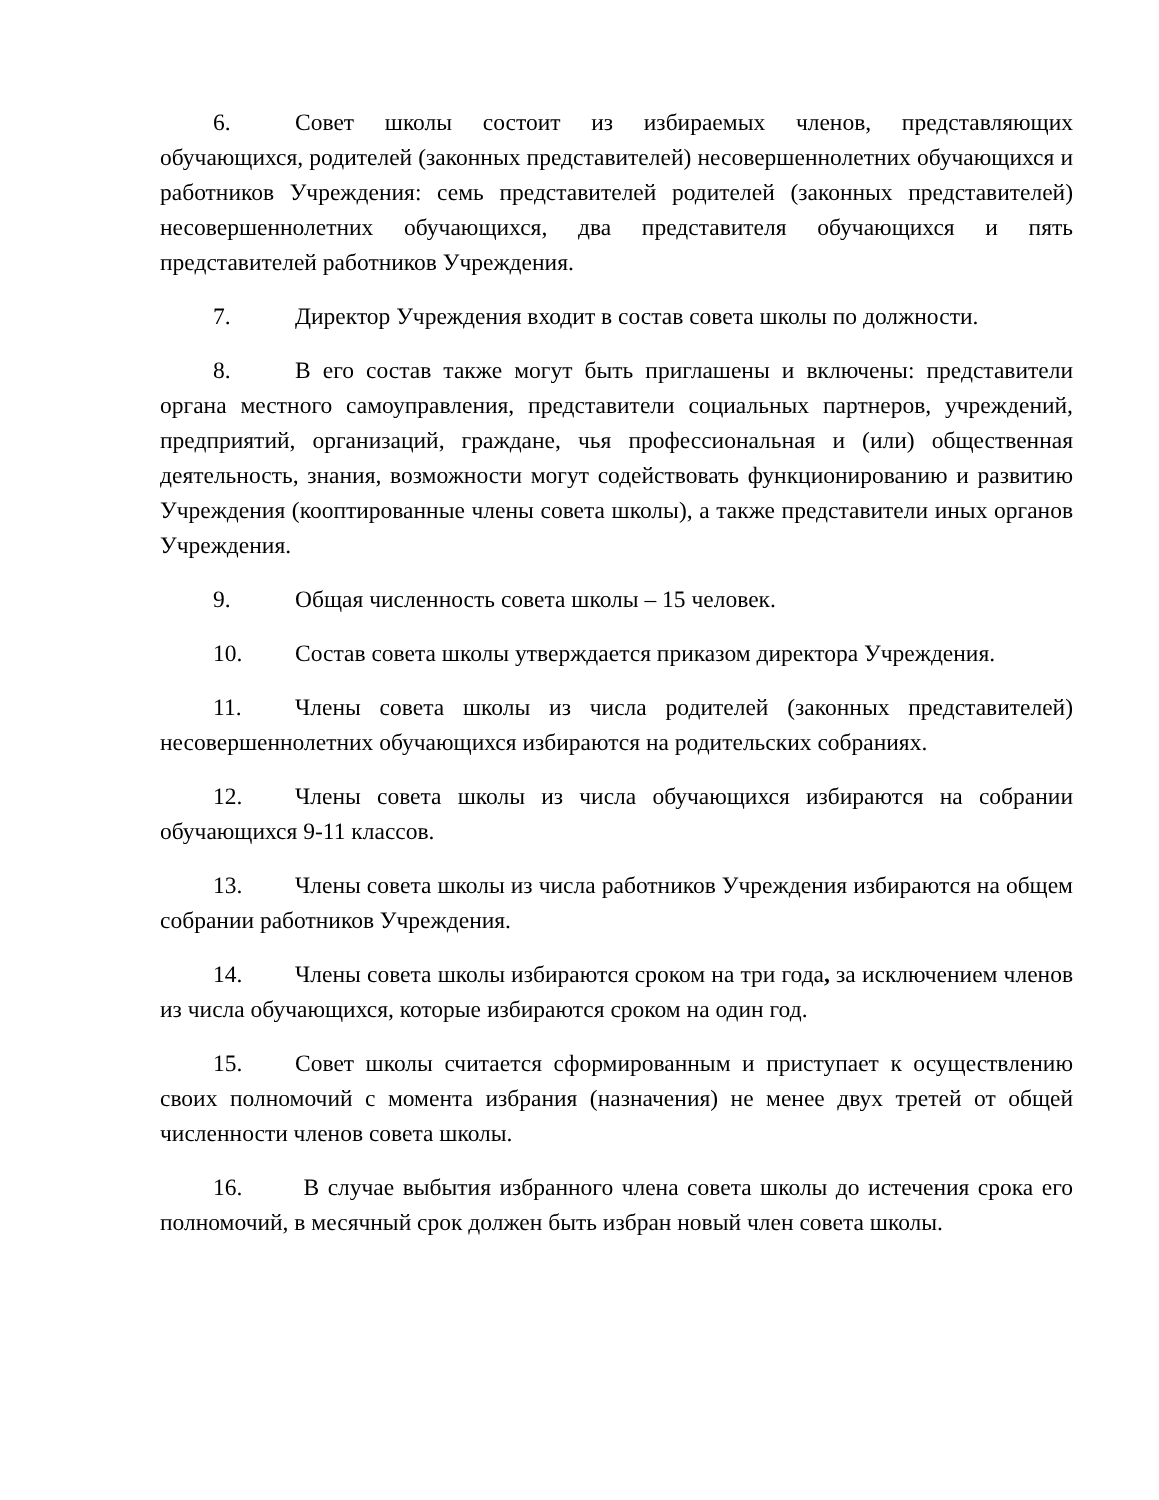6. Совет школы состоит из избираемых членов, представляющих обучающихся, родителей (законных представителей) несовершеннолетних обучающихся и работников Учреждения: семь представителей родителей (законных представителей) несовершеннолетних обучающихся, два представителя обучающихся и пять представителей работников Учреждения.
7. Директор Учреждения входит в состав совета школы по должности.
8. В его состав также могут быть приглашены и включены: представители органа местного самоуправления, представители социальных партнеров, учреждений, предприятий, организаций, граждане, чья профессиональная и (или) общественная деятельность, знания, возможности могут содействовать функционированию и развитию Учреждения (кооптированные члены совета школы), а также представители иных органов Учреждения.
9. Общая численность совета школы – 15 человек.
10. Состав совета школы утверждается приказом директора Учреждения.
11. Члены совета школы из числа родителей (законных представителей) несовершеннолетних обучающихся избираются на родительских собраниях.
12. Члены совета школы из числа обучающихся избираются на собрании обучающихся 9-11 классов.
13. Члены совета школы из числа работников Учреждения избираются на общем собрании работников Учреждения.
14. Члены совета школы избираются сроком на три года, за исключением членов из числа обучающихся, которые избираются сроком на один год.
15. Совет школы считается сформированным и приступает к осуществлению своих полномочий с момента избрания (назначения) не менее двух третей от общей численности членов совета школы.
16. В случае выбытия избранного члена совета школы до истечения срока его полномочий, в месячный срок должен быть избран новый член совета школы.